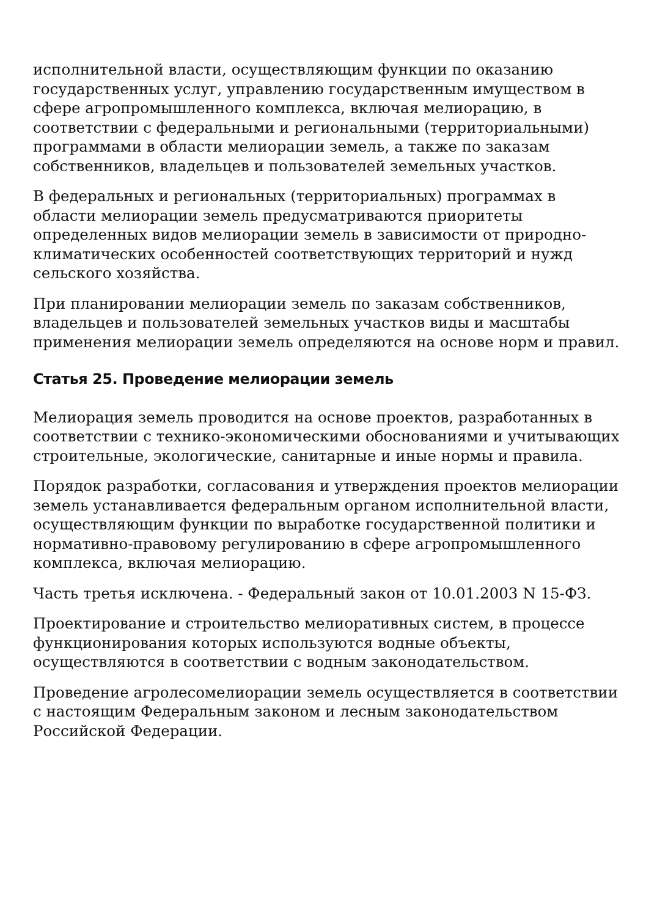исполнительной власти, осуществляющим функции по оказанию государственных услуг, управлению государственным имуществом в сфере агропромышленного комплекса, включая мелиорацию, в соответствии с федеральными и региональными (территориальными) программами в области мелиорации земель, а также по заказам собственников, владельцев и пользователей земельных участков.
В федеральных и региональных (территориальных) программах в области мелиорации земель предусматриваются приоритеты определенных видов мелиорации земель в зависимости от природно-климатических особенностей соответствующих территорий и нужд сельского хозяйства.
При планировании мелиорации земель по заказам собственников, владельцев и пользователей земельных участков виды и масштабы применения мелиорации земель определяются на основе норм и правил.
Статья 25. Проведение мелиорации земель
Мелиорация земель проводится на основе проектов, разработанных в соответствии с технико-экономическими обоснованиями и учитывающих строительные, экологические, санитарные и иные нормы и правила.
Порядок разработки, согласования и утверждения проектов мелиорации земель устанавливается федеральным органом исполнительной власти, осуществляющим функции по выработке государственной политики и нормативно-правовому регулированию в сфере агропромышленного комплекса, включая мелиорацию.
Часть третья исключена. - Федеральный закон от 10.01.2003 N 15-ФЗ.
Проектирование и строительство мелиоративных систем, в процессе функционирования которых используются водные объекты, осуществляются в соответствии с водным законодательством.
Проведение агролесомелиорации земель осуществляется в соответствии с настоящим Федеральным законом и лесным законодательством Российской Федерации.